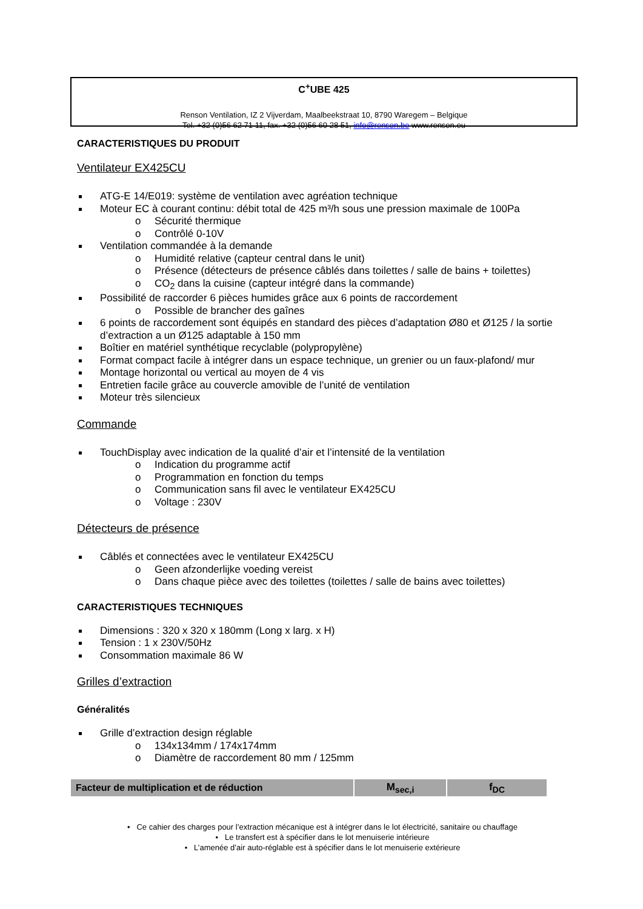C<sup>+</sup>UBE 425
Renson Ventilation, IZ 2 Vijverdam, Maalbeekstraat 10, 8790 Waregem – Belgique
Tel. +32 (0)56 62 71 11, fax. +32 (0)56 60 28 51, info@renson.be www.renson.eu
CARACTERISTIQUES DU PRODUIT
Ventilateur EX425CU
ATG-E 14/E019: système de ventilation avec agréation technique
Moteur EC à courant continu: débit total de 425 m³/h sous une pression maximale de 100Pa
Sécurité thermique
Contrôlé 0-10V
Ventilation commandée à la demande
Humidité relative (capteur central dans le unit)
Présence (détecteurs de présence câblés dans toilettes / salle de bains + toilettes)
CO<sub>2</sub> dans la cuisine (capteur intégré dans la commande)
Possibilité de raccorder 6 pièces humides grâce aux 6 points de raccordement
Possible de brancher des gaînes
6 points de raccordement sont équipés en standard des pièces d’adaptation Ø80 et Ø125 / la sortie d’extraction a un Ø125 adaptable à 150 mm
Boîtier en matériel synthétique recyclable (polypropylène)
Format compact facile à intégrer dans un espace technique, un grenier ou un faux-plafond/ mur
Montage horizontal ou vertical au moyen de 4 vis
Entretien facile grâce au couvercle amovible de l’unité de ventilation
Moteur très silencieux
Commande
TouchDisplay avec indication de la qualité d’air et l’intensité de la ventilation
Indication du programme actif
Programmation en fonction du temps
Communication sans fil avec le ventilateur EX425CU
Voltage : 230V
Détecteurs de présence
Câblés et connectées avec le ventilateur EX425CU
Geen afzonderlijke voeding vereist
Dans chaque pièce avec des toilettes (toilettes / salle de bains avec toilettes)
CARACTERISTIQUES TECHNIQUES
Dimensions : 320 x 320 x 180mm (Long x larg. x H)
Tension : 1 x 230V/50Hz
Consommation maximale 86 W
Grilles d’extraction
Généralités
Grille d’extraction design réglable
134x134mm / 174x174mm
Diamètre de raccordement 80 mm / 125mm
| Facteur de multiplication et de réduction | M<sub>sec,i</sub> | f<sub>DC</sub> |
• Ce cahier des charges pour l’extraction mécanique est à intégrer dans le lot électricité, sanitaire ou chauffage
• Le transfert est à spécifier dans le lot menuiserie intérieure
• L’amenée d’air auto-réglable est à spécifier dans le lot menuiserie extérieure